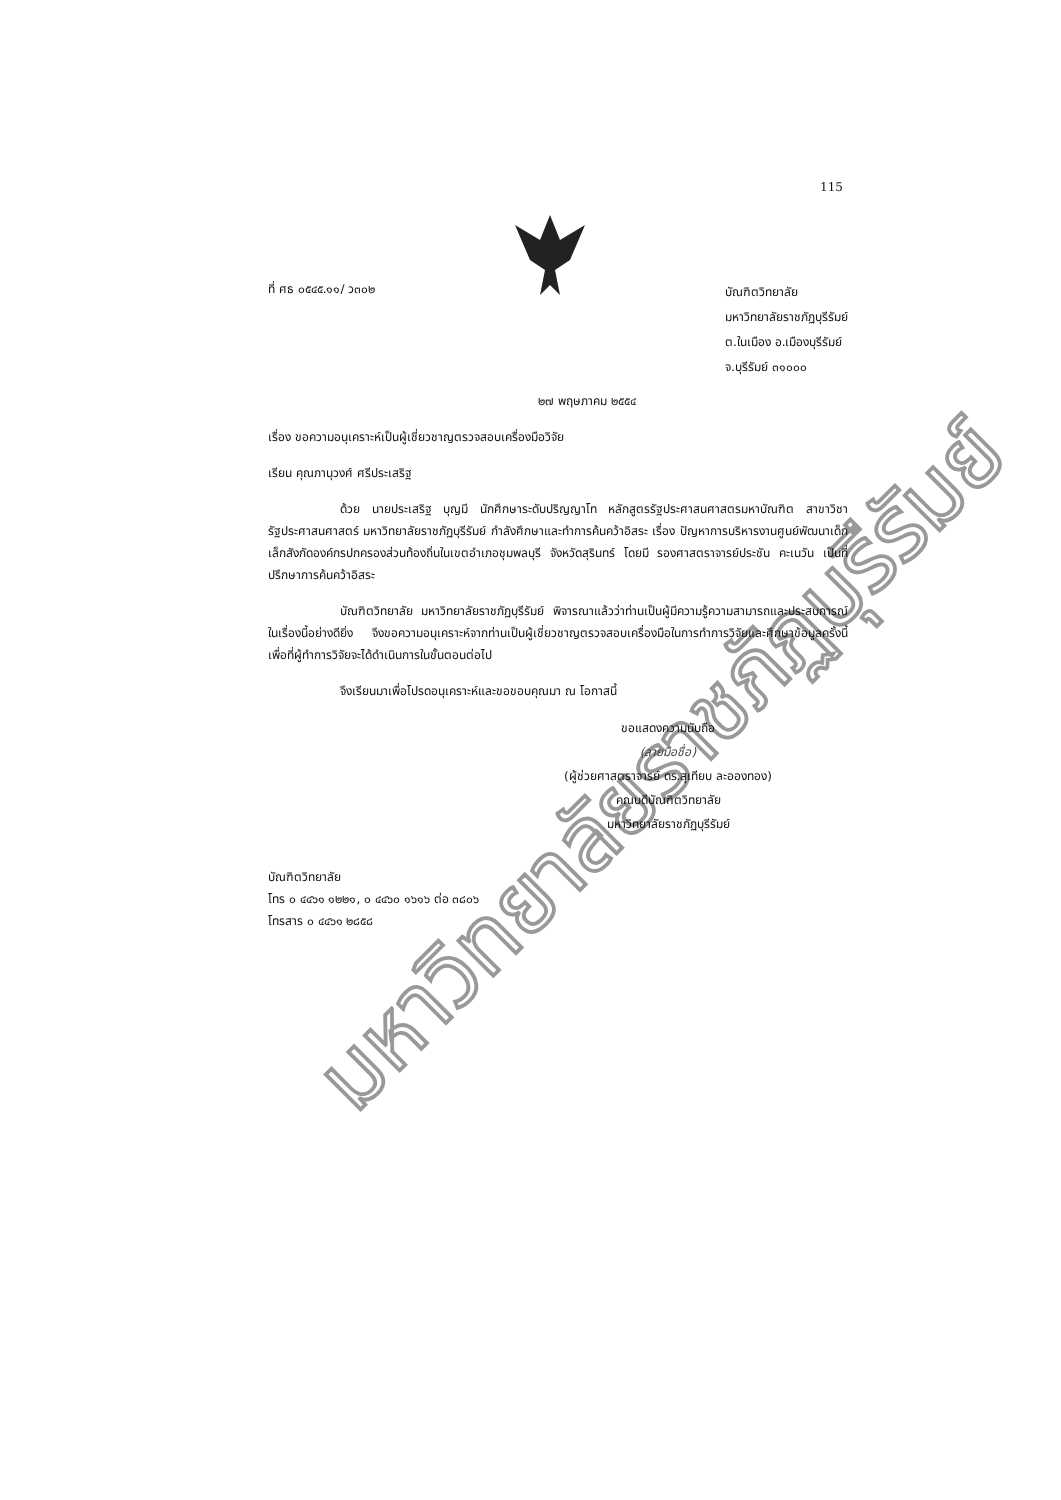มหาวิทยาลัยราชภัฏบุรีรัมย์
115
ที่ ศธ ๐๕๔๕.๑๑/ ว๓๐๒
บัณฑิตวิทยาลัย
มหาวิทยาลัยราชภัฏบุรีรัมย์
ต.ในเมือง อ.เมืองบุรีรัมย์
จ.บุรีรัมย์ ๓๑๐๐๐
๒๗ พฤษภาคม ๒๕๕๔
เรื่อง ขอความอนุเคราะห์เป็นผู้เชี่ยวชาญตรวจสอบเครื่องมือวิจัย
เรียน คุณภานุวงศ์ ศรีประเสริฐ
ด้วย นายประเสริฐ บุญมี นักศึกษาระดับปริญญาโท หลักสูตรรัฐประศาสนศาสตรมหาบัณฑิต สาขาวิชารัฐประศาสนศาสตร์ มหาวิทยาลัยราชภัฏบุรีรัมย์ กำลังศึกษาและทำการค้นคว้าอิสระ เรื่อง ปัญหาการบริหารงานศูนย์พัฒนาเด็กเล็กสังกัดองค์กรปกครองส่วนท้องถิ่นในเขตอำเภอชุมพลบุรี จังหวัดสุรินทร์ โดยมี รองศาสตราจารย์ประชัน คะเนวัน เป็นที่ปรึกษาการค้นคว้าอิสระ
บัณฑิตวิทยาลัย มหาวิทยาลัยราชภัฏบุรีรัมย์ พิจารณาแล้วว่าท่านเป็นผู้มีความรู้ความสามารถและประสบการณ์ในเรื่องนี้อย่างดียิ่ง จึงขอความอนุเคราะห์จากท่านเป็นผู้เชี่ยวชาญตรวจสอบเครื่องมือในการทำการวิจัยและศึกษาข้อมูลครั้งนี้ เพื่อที่ผู้ทำการวิจัยจะได้ดำเนินการในขั้นตอนต่อไป
จึงเรียนมาเพื่อโปรดอนุเคราะห์และขอขอบคุณมา ณ โอกาสนี้
ขอแสดงความนับถือ
(ลายมือชื่อ)
(ผู้ช่วยศาสตราจารย์ ดร.สุเทียบ ละอองทอง)
คณบดีบัณฑิตวิทยาลัย
มหาวิทยาลัยราชภัฏบุรีรัมย์
บัณฑิตวิทยาลัย
โทร ๐ ๔๔๖๑ ๑๒๒๑, ๐ ๔๔๖๐ ๑๖๑๖ ต่อ ๓๘๐๖
โทรสาร ๐ ๔๔๖๑ ๒๘๕๘